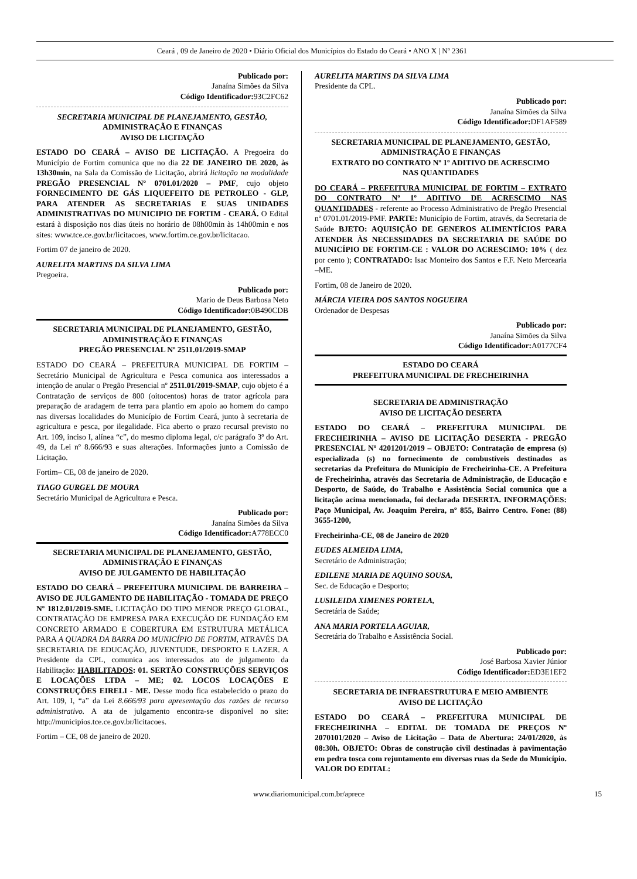Ceará , 09 de Janeiro de 2020 • Diário Oficial dos Municípios do Estado do Ceará • ANO X | Nº 2361
Publicado por:
Janaína Simões da Silva
Código Identificador: 93C2FC62
SECRETARIA MUNICIPAL DE PLANEJAMENTO, GESTÃO,
ADMINISTRAÇÃO E FINANÇAS
AVISO DE LICITAÇÃO
ESTADO DO CEARÁ – AVISO DE LICITAÇÃO. A Pregoeira do Município de Fortim comunica que no dia 22 DE JANEIRO DE 2020, às 13h30min, na Sala da Comissão de Licitação, abrirá licitação na modalidade PREGÃO PRESENCIAL Nº 0701.01/2020 – PMF, cujo objeto FORNECIMENTO DE GÁS LIQUEFEITO DE PETROLEO - GLP, PARA ATENDER AS SECRETARIAS E SUAS UNIDADES ADMINISTRATIVAS DO MUNICIPIO DE FORTIM - CEARÁ. O Edital estará à disposição nos dias úteis no horário de 08h00min às 14h00min e nos sites: www.tce.ce.gov.br/licitacoes, www.fortim.ce.gov.br/licitacao.
Fortim 07 de janeiro de 2020.
AURELITA MARTINS DA SILVA LIMA
Pregoeira.
Publicado por:
Mario de Deus Barbosa Neto
Código Identificador: 0B490CDB
SECRETARIA MUNICIPAL DE PLANEJAMENTO, GESTÃO,
ADMINISTRAÇÃO E FINANÇAS
PREGÃO PRESENCIAL Nº 2511.01/2019-SMAP
ESTADO DO CEARÁ – PREFEITURA MUNICIPAL DE FORTIM – Secretário Municipal de Agricultura e Pesca comunica aos interessados a intenção de anular o Pregão Presencial nº 2511.01/2019-SMAP, cujo objeto é a Contratação de serviços de 800 (oitocentos) horas de trator agrícola para preparação de aradagem de terra para plantio em apoio ao homem do campo nas diversas localidades do Município de Fortim Ceará, junto à secretaria de agricultura e pesca, por ilegalidade. Fica aberto o prazo recursal previsto no Art. 109, inciso I, alínea “c”, do mesmo diploma legal, c/c parágrafo 3º do Art. 49, da Lei nº 8.666/93 e suas alterações. Informações junto a Comissão de Licitação.
Fortim– CE, 08 de janeiro de 2020.
TIAGO GURGEL DE MOURA
Secretário Municipal de Agricultura e Pesca.
Publicado por:
Janaína Simões da Silva
Código Identificador: A778ECC0
SECRETARIA MUNICIPAL DE PLANEJAMENTO, GESTÃO,
ADMINISTRAÇÃO E FINANÇAS
AVISO DE JULGAMENTO DE HABILITAÇÃO
ESTADO DO CEARÁ – PREFEITURA MUNICIPAL DE BARREIRA – AVISO DE JULGAMENTO DE HABILITAÇÃO - TOMADA DE PREÇO Nº 1812.01/2019-SME. LICITAÇÃO DO TIPO MENOR PREÇO GLOBAL, CONTRATAÇÃO DE EMPRESA PARA EXECUÇÃO DE FUNDAÇÃO EM CONCRETO ARMADO E COBERTURA EM ESTRUTURA METÁLICA PARA A QUADRA DA BARRA DO MUNICÍPIO DE FORTIM, ATRAVÉS DA SECRETARIA DE EDUCAÇÃO, JUVENTUDE, DESPORTO E LAZER. A Presidente da CPL, comunica aos interessados ato de julgamento da Habilitação: HABILITADOS: 01. SERTÃO CONSTRUÇÕES SERVIÇOS E LOCAÇÕES LTDA – ME; 02. LOCOS LOCAÇÕES E CONSTRUÇÕES EIRELI - ME. Desse modo fica estabelecido o prazo do Art. 109, I, “a” da Lei 8.666/93 para apresentação das razões de recurso administrativo. A ata de julgamento encontra-se disponível no site: http://municipios.tce.ce.gov.br/licitacoes.
Fortim – CE, 08 de janeiro de 2020.
AURELITA MARTINS DA SILVA LIMA
Presidente da CPL.
Publicado por:
Janaína Simões da Silva
Código Identificador: DF1AF589
SECRETARIA MUNICIPAL DE PLANEJAMENTO, GESTÃO,
ADMINISTRAÇÃO E FINANÇAS
EXTRATO DO CONTRATO Nº 1º ADITIVO DE ACRESCIMO
NAS QUANTIDADES
DO CEARÁ – PREFEITURA MUNICIPAL DE FORTIM – EXTRATO DO CONTRATO Nº 1º ADITIVO DE ACRESCIMO NAS QUANTIDADES - referente ao Processo Administrativo de Pregão Presencial nº 0701.01/2019-PMF. PARTE: Município de Fortim, através, da Secretaria de Saúde BJETO: AQUISIÇÃO DE GENEROS ALIMENTÍCIOS PARA ATENDER ÀS NECESSIDADES DA SECRETARIA DE SAÚDE DO MUNICÍPIO DE FORTIM-CE : VALOR DO ACRESCIMO: 10% ( dez por cento ); CONTRATADO: Isac Monteiro dos Santos e F.F. Neto Mercearia –ME.
Fortim, 08 de Janeiro de 2020.
MÁRCIA VIEIRA DOS SANTOS NOGUEIRA
Ordenador de Despesas
Publicado por:
Janaína Simões da Silva
Código Identificador: A0177CF4
ESTADO DO CEARÁ
PREFEITURA MUNICIPAL DE FRECHEIRINHA
SECRETARIA DE ADMINISTRAÇÃO
AVISO DE LICITAÇÃO DESERTA
ESTADO DO CEARÁ – PREFEITURA MUNICIPAL DE FRECHEIRINHA – AVISO DE LICITAÇÃO DESERTA - PREGÃO PRESENCIAL Nº 4201201/2019 – OBJETO: Contratação de empresa (s) especializada (s) no fornecimento de combustíveis destinados as secretarias da Prefeitura do Município de Frecheirinha-CE. A Prefeitura de Frecheirinha, através das Secretaria de Administração, de Educação e Desporto, de Saúde, do Trabalho e Assistência Social comunica que a licitação acima mencionada, foi declarada DESERTA. INFORMAÇÕES: Paço Municipal, Av. Joaquim Pereira, nº 855, Bairro Centro. Fone: (88) 3655-1200,
Frecheirinha-CE, 08 de Janeiro de 2020
EUDES ALMEIDA LIMA,
Secretário de Administração;
EDILENE MARIA DE AQUINO SOUSA,
Sec. de Educação e Desporto;
LUSILEIDA XIMENES PORTELA,
Secretária de Saúde;
ANA MARIA PORTELA AGUIAR,
Secretária do Trabalho e Assistência Social.
Publicado por:
José Barbosa Xavier Júnior
Código Identificador: ED3E1EF2
SECRETARIA DE INFRAESTRUTURA E MEIO AMBIENTE
AVISO DE LICITAÇÃO
ESTADO DO CEARÁ – PREFEITURA MUNICIPAL DE FRECHEIRINHA – EDITAL DE TOMADA DE PREÇOS Nº 2070101/2020 – Aviso de Licitação – Data de Abertura: 24/01/2020, às 08:30h. OBJETO: Obras de construção civil destinadas à pavimentação em pedra tosca com rejuntamento em diversas ruas da Sede do Município. VALOR DO EDITAL:
www.diariomunicipal.com.br/aprece 15